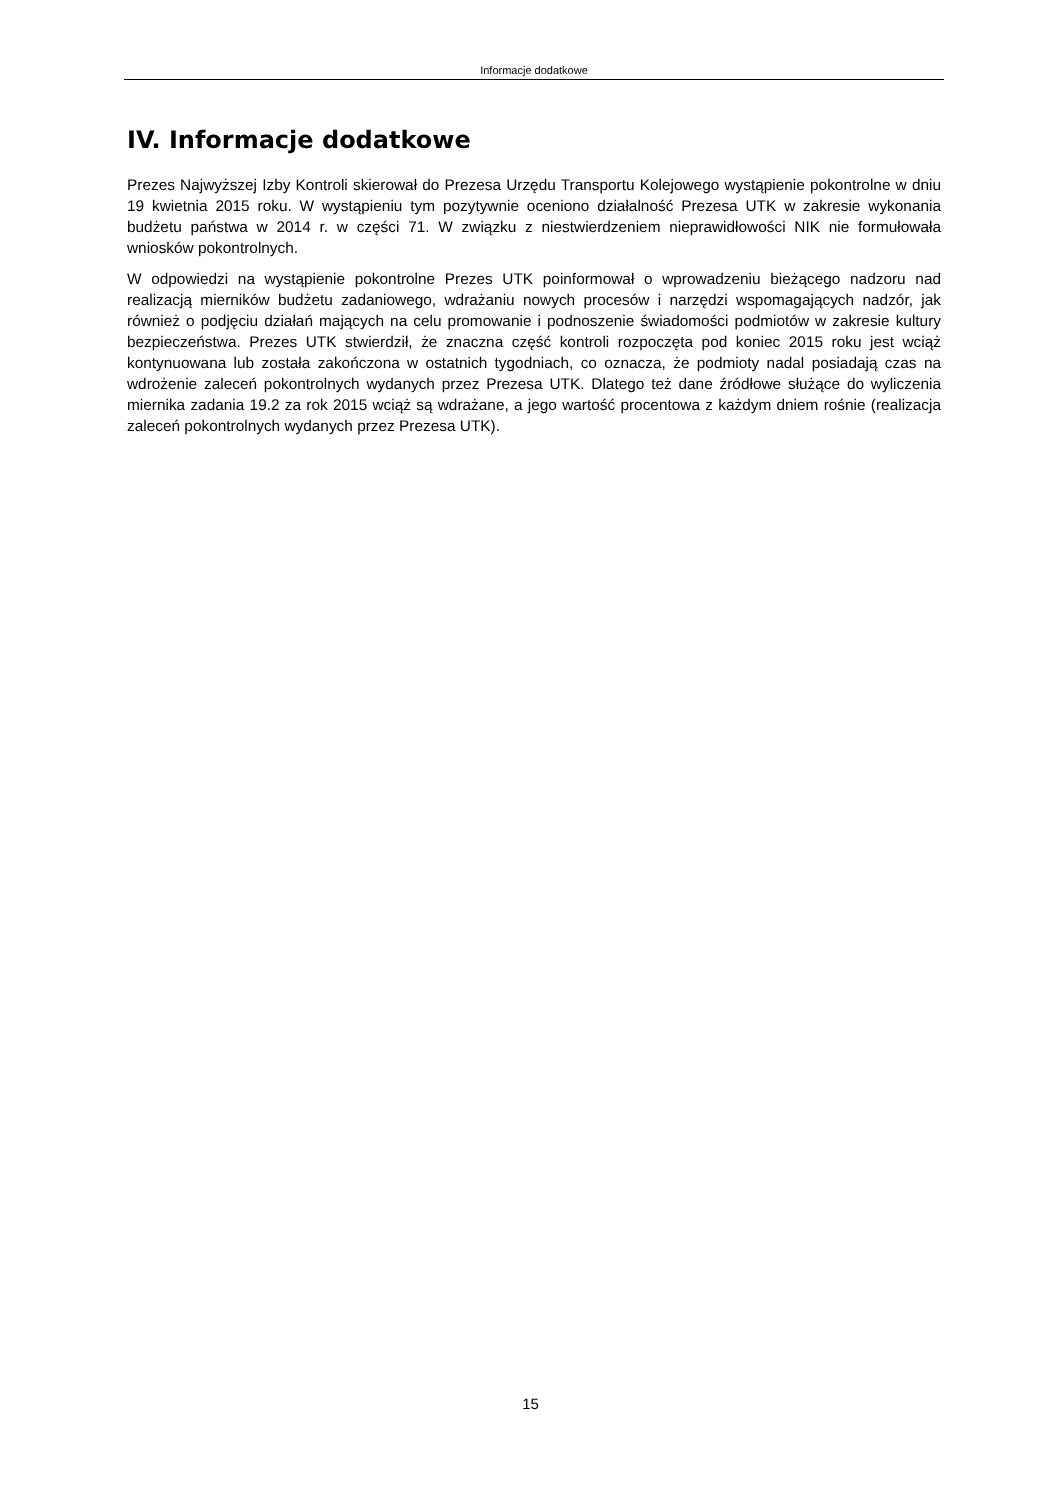Informacje dodatkowe
IV. Informacje dodatkowe
Prezes Najwyższej Izby Kontroli skierował do Prezesa Urzędu Transportu Kolejowego wystąpienie pokontrolne w dniu 19 kwietnia 2015 roku. W wystąpieniu tym pozytywnie oceniono działalność Prezesa UTK w zakresie wykonania budżetu państwa w 2014 r. w części 71. W związku z niestwierdzeniem nieprawidłowości NIK nie formułowała wniosków pokontrolnych.
W odpowiedzi na wystąpienie pokontrolne Prezes UTK poinformował o wprowadzeniu bieżącego nadzoru nad realizacją mierników budżetu zadaniowego, wdrażaniu nowych procesów i narzędzi wspomagających nadzór, jak również o podjęciu działań mających na celu promowanie i podnoszenie świadomości podmiotów w zakresie kultury bezpieczeństwa. Prezes UTK stwierdził, że znaczna część kontroli rozpoczęta pod koniec 2015 roku jest wciąż kontynuowana lub została zakończona w ostatnich tygodniach, co oznacza, że podmioty nadal posiadają czas na wdrożenie zaleceń pokontrolnych wydanych przez Prezesa UTK. Dlatego też dane źródłowe służące do wyliczenia miernika zadania 19.2 za rok 2015 wciąż są wdrażane, a jego wartość procentowa z każdym dniem rośnie (realizacja zaleceń pokontrolnych wydanych przez Prezesa UTK).
15